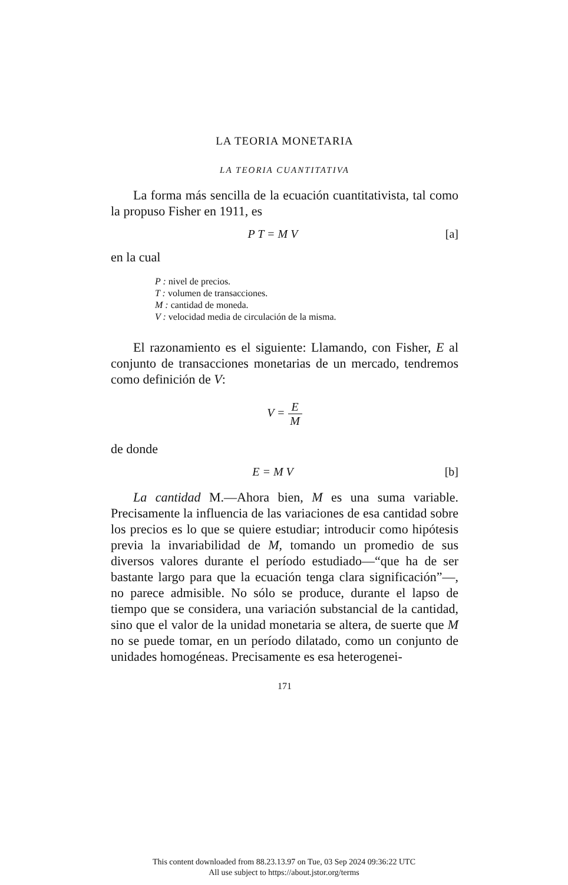LA TEORIA MONETARIA
LA TEORIA CUANTITATIVA
La forma más sencilla de la ecuación cuantitativista, tal como la propuso Fisher en 1911, es
P T = M V [a]
en la cual
P : nivel de precios.
T : volumen de transacciones.
M : cantidad de moneda.
V : velocidad media de circulación de la misma.
El razonamiento es el siguiente: Llamando, con Fisher, E al conjunto de transacciones monetarias de un mercado, tendremos como definición de V:
V = E M
de donde
E = M V [b]
La cantidad M.—Ahora bien, M es una suma variable. Precisamente la influencia de las variaciones de esa cantidad sobre los precios es lo que se quiere estudiar; introducir como hipótesis previa la invariabilidad de M, tomando un promedio de sus diversos valores durante el período estudiado—“que ha de ser bastante largo para que la ecuación tenga clara significación”—, no parece admisible. No sólo se produce, durante el lapso de tiempo que se considera, una variación substancial de la cantidad, sino que el valor de la unidad monetaria se altera, de suerte que M no se puede tomar, en un período dilatado, como un conjunto de unidades homogéneas. Precisamente es esa heterogenei-
171
This content downloaded from 88.23.13.97 on Tue, 03 Sep 2024 09:36:22 UTC
All use subject to https://about.jstor.org/terms